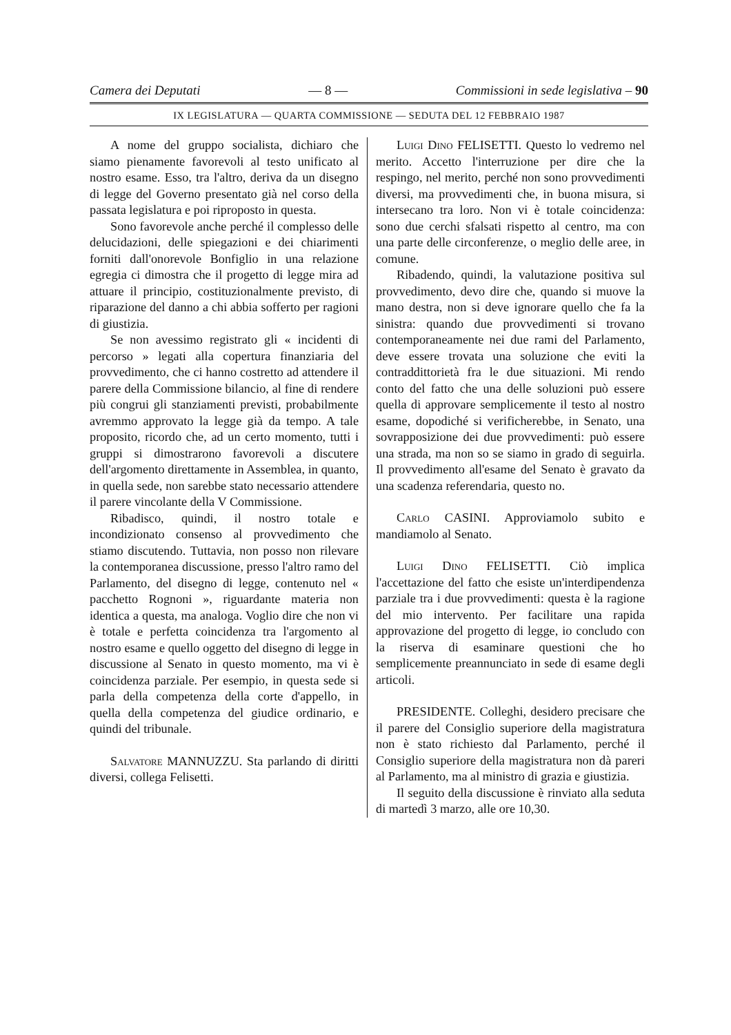Camera dei Deputati — 8 — Commissioni in sede legislativa – 90
IX LEGISLATURA — QUARTA COMMISSIONE — SEDUTA DEL 12 FEBBRAIO 1987
A nome del gruppo socialista, dichiaro che siamo pienamente favorevoli al testo unificato al nostro esame. Esso, tra l'altro, deriva da un disegno di legge del Governo presentato già nel corso della passata legislatura e poi riproposto in questa.
Sono favorevole anche perché il complesso delle delucidazioni, delle spiegazioni e dei chiarimenti forniti dall'onorevole Bonfiglio in una relazione egregia ci dimostra che il progetto di legge mira ad attuare il principio, costituzionalmente previsto, di riparazione del danno a chi abbia sofferto per ragioni di giustizia.
Se non avessimo registrato gli « incidenti di percorso » legati alla copertura finanziaria del provvedimento, che ci hanno costretto ad attendere il parere della Commissione bilancio, al fine di rendere più congrui gli stanziamenti previsti, probabilmente avremmo approvato la legge già da tempo. A tale proposito, ricordo che, ad un certo momento, tutti i gruppi si dimostrarono favorevoli a discutere dell'argomento direttamente in Assemblea, in quanto, in quella sede, non sarebbe stato necessario attendere il parere vincolante della V Commissione.
Ribadisco, quindi, il nostro totale e incondizionato consenso al provvedimento che stiamo discutendo. Tuttavia, non posso non rilevare la contemporanea discussione, presso l'altro ramo del Parlamento, del disegno di legge, contenuto nel « pacchetto Rognoni », riguardante materia non identica a questa, ma analoga. Voglio dire che non vi è totale e perfetta coincidenza tra l'argomento al nostro esame e quello oggetto del disegno di legge in discussione al Senato in questo momento, ma vi è coincidenza parziale. Per esempio, in questa sede si parla della competenza della corte d'appello, in quella della competenza del giudice ordinario, e quindi del tribunale.
Salvatore MANNUZZU. Sta parlando di diritti diversi, collega Felisetti.
Luigi Dino FELISETTI. Questo lo vedremo nel merito. Accetto l'interruzione per dire che la respingo, nel merito, perché non sono provvedimenti diversi, ma provvedimenti che, in buona misura, si intersecano tra loro. Non vi è totale coincidenza: sono due cerchi sfalsati rispetto al centro, ma con una parte delle circonferenze, o meglio delle aree, in comune.
Ribadendo, quindi, la valutazione positiva sul provvedimento, devo dire che, quando si muove la mano destra, non si deve ignorare quello che fa la sinistra: quando due provvedimenti si trovano contemporaneamente nei due rami del Parlamento, deve essere trovata una soluzione che eviti la contraddittorietà fra le due situazioni. Mi rendo conto del fatto che una delle soluzioni può essere quella di approvare semplicemente il testo al nostro esame, dopodiché si verificherebbe, in Senato, una sovrapposizione dei due provvedimenti: può essere una strada, ma non so se siamo in grado di seguirla. Il provvedimento all'esame del Senato è gravato da una scadenza referendaria, questo no.
Carlo CASINI. Approviamolo subito e mandiamolo al Senato.
Luigi Dino FELISETTI. Ciò implica l'accettazione del fatto che esiste un'interdipendenza parziale tra i due provvedimenti: questa è la ragione del mio intervento. Per facilitare una rapida approvazione del progetto di legge, io concludo con la riserva di esaminare questioni che ho semplicemente preannunciato in sede di esame degli articoli.
PRESIDENTE. Colleghi, desidero precisare che il parere del Consiglio superiore della magistratura non è stato richiesto dal Parlamento, perché il Consiglio superiore della magistratura non dà pareri al Parlamento, ma al ministro di grazia e giustizia.
Il seguito della discussione è rinviato alla seduta di martedì 3 marzo, alle ore 10,30.